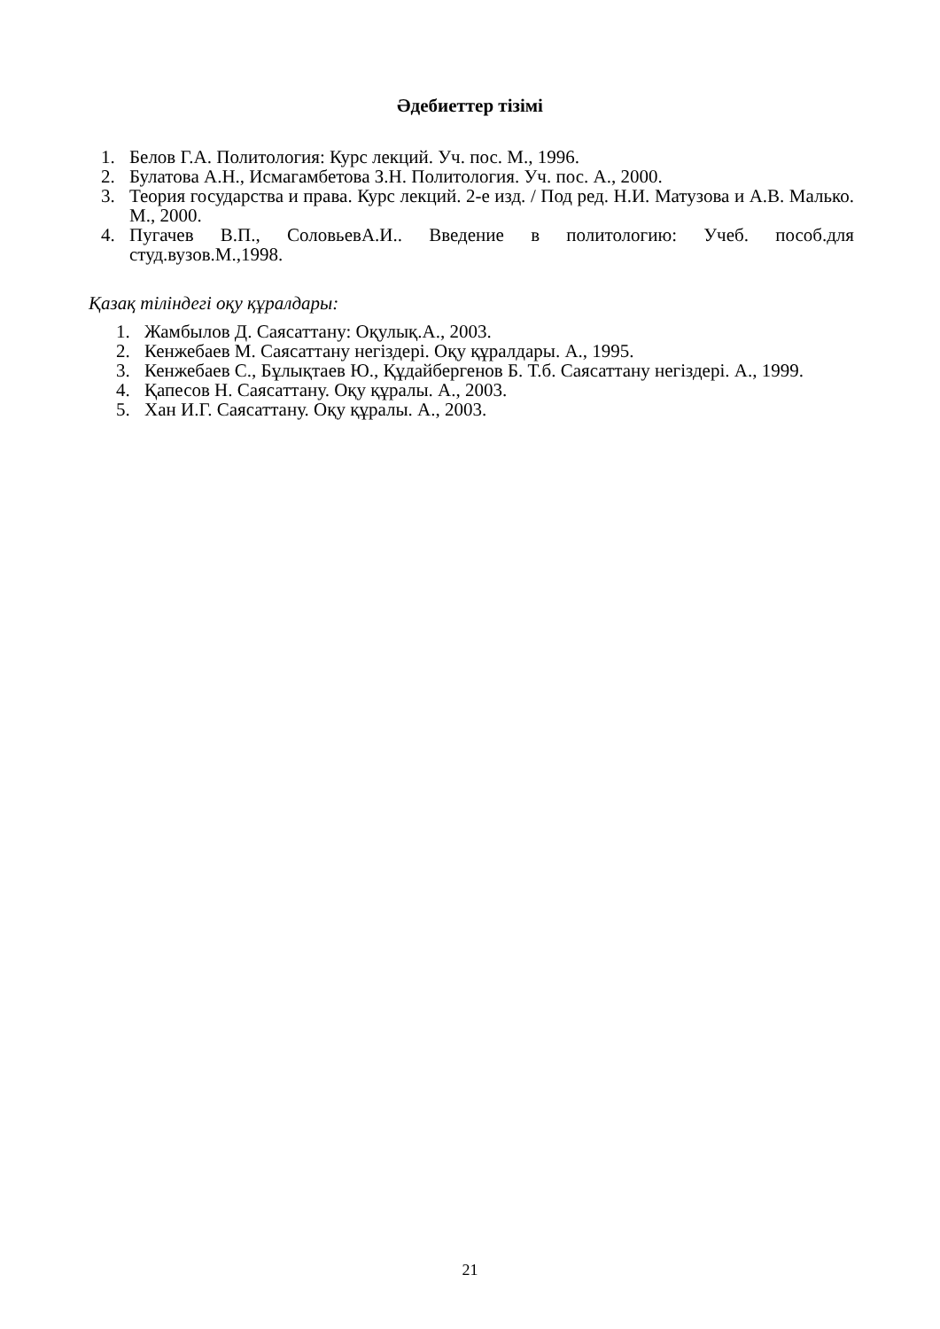Әдебиеттер тізімі
1. Белов Г.А. Политология: Курс лекций. Уч. пос. М., 1996.
2. Булатова А.Н., Исмагамбетова З.Н. Политология. Уч. пос. А., 2000.
3. Теория государства и права. Курс лекций. 2-е изд. / Под ред. Н.И. Матузова и А.В. Малько. М., 2000.
4. Пугачев В.П., СоловьевА.И.. Введение в политологию: Учеб. пособ.для студ.вузов.М.,1998.
Қазақ тіліндегі оқу құралдары:
1. Жамбылов Д. Саясаттану: Оқулық.А., 2003.
2. Кенжебаев М. Саясаттану негіздері. Оқу құралдары. А., 1995.
3. Кенжебаев С., Бұлықтаев Ю., Құдайбергенов Б. Т.б. Саясаттану негіздері. А., 1999.
4. Қапесов Н. Саясаттану. Оқу құралы. А., 2003.
5. Хан И.Г. Саясаттану. Оқу құралы. А., 2003.
21